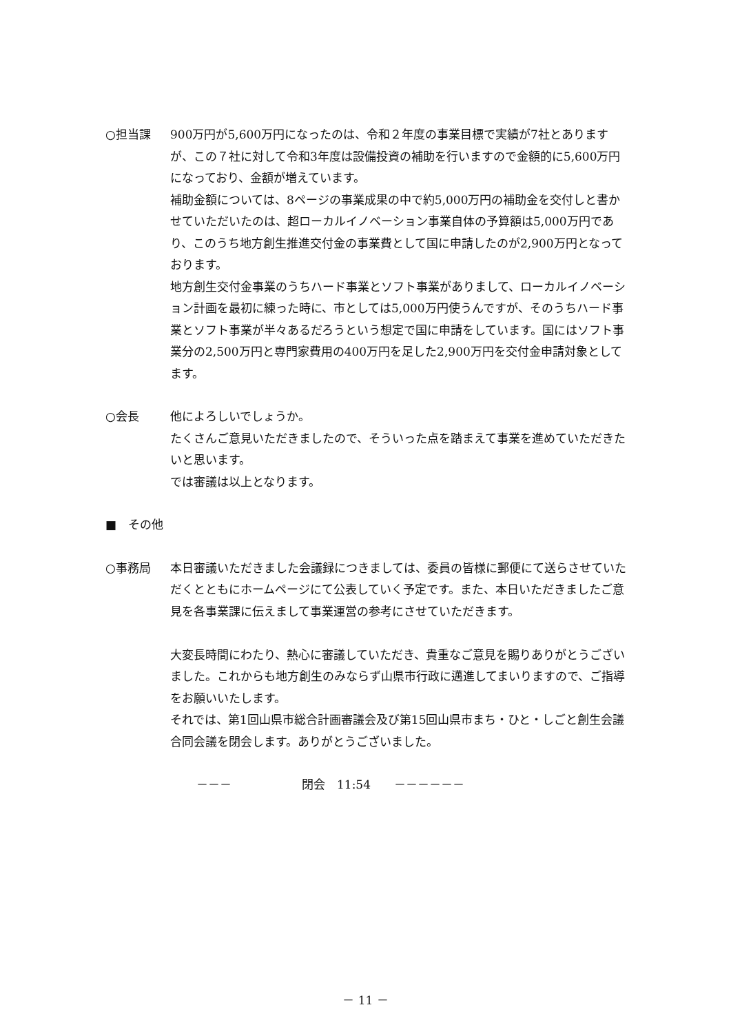○担当課 900万円が5,600万円になったのは、令和２年度の事業目標で実績が7社とありますが、この７社に対して令和3年度は設備投資の補助を行いますので金額的に5,600万円になっており、金額が増えています。
補助金額については、8ページの事業成果の中で約5,000万円の補助金を交付しと書かせていただいたのは、超ローカルイノベーション事業自体の予算額は5,000万円であり、このうち地方創生推進交付金の事業費として国に申請したのが2,900万円となっております。
地方創生交付金事業のうちハード事業とソフト事業がありまして、ローカルイノベーション計画を最初に練った時に、市としては5,000万円使うんですが、そのうちハード事業とソフト事業が半々あるだろうという想定で国に申請をしています。国にはソフト事業分の2,500万円と専門家費用の400万円を足した2,900万円を交付金申請対象としてます。
○会長 他によろしいでしょうか。
たくさんご意見いただきましたので、そういった点を踏まえて事業を進めていただきたいと思います。
では審議は以上となります。
■　その他
○事務局 本日審議いただきました会議録につきましては、委員の皆様に郵便にて送らさせていただくとともにホームページにて公表していく予定です。また、本日いただきましたご意見を各事業課に伝えまして事業運営の参考にさせていただきます。
大変長時間にわたり、熱心に審議していただき、貴重なご意見を賜りありがとうございました。これからも地方創生のみならず山県市行政に邁進してまいりますので、ご指導をお願いいたします。
それでは、第1回山県市総合計画審議会及び第15回山県市まち・ひと・しごと創生会議合同会議を閉会します。ありがとうございました。
－－－　　　　　　閉会　11:54　　－－－－－－
－ 11 －